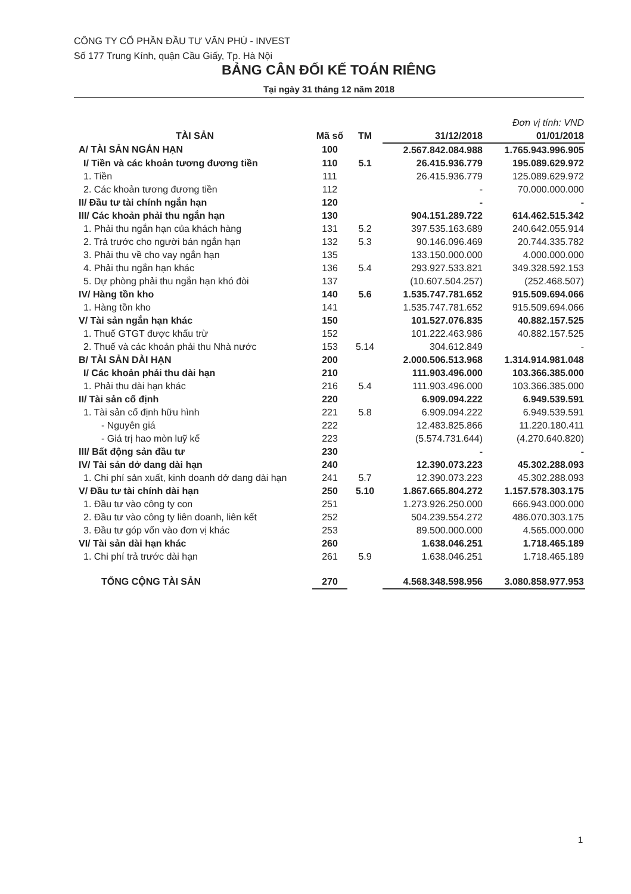CÔNG TY CỔ PHẦN ĐẦU TƯ VĂN PHÚ - INVEST
Số 177 Trung Kính, quận Cầu Giấy, Tp. Hà Nội
BẢNG CÂN ĐỐI KẾ TOÁN RIÊNG
Tại ngày 31 tháng 12 năm 2018
| | | | | Đơn vị tính: VND |
| TÀI SẢN | Mã số | TM | 31/12/2018 | 01/01/2018 |
| A/ TÀI SẢN NGẮN HẠN | 100 | | 2.567.842.084.988 | 1.765.943.996.905 |
| I/ Tiền và các khoản tương đương tiền | 110 | 5.1 | 26.415.936.779 | 195.089.629.972 |
| 1. Tiền | 111 | | 26.415.936.779 | 125.089.629.972 |
| 2. Các khoản tương đương tiền | 112 | | - | 70.000.000.000 |
| II/ Đầu tư tài chính ngắn hạn | 120 | | - | - |
| III/ Các khoản phải thu ngắn hạn | 130 | | 904.151.289.722 | 614.462.515.342 |
| 1. Phải thu ngắn hạn của khách hàng | 131 | 5.2 | 397.535.163.689 | 240.642.055.914 |
| 2. Trả trước cho người bán ngắn hạn | 132 | 5.3 | 90.146.096.469 | 20.744.335.782 |
| 3. Phải thu về cho vay ngắn hạn | 135 | | 133.150.000.000 | 4.000.000.000 |
| 4. Phải thu ngắn hạn khác | 136 | 5.4 | 293.927.533.821 | 349.328.592.153 |
| 5. Dự phòng phải thu ngắn hạn khó đòi | 137 | | (10.607.504.257) | (252.468.507) |
| IV/ Hàng tồn kho | 140 | 5.6 | 1.535.747.781.652 | 915.509.694.066 |
| 1. Hàng tồn kho | 141 | | 1.535.747.781.652 | 915.509.694.066 |
| V/ Tài sản ngắn hạn khác | 150 | | 101.527.076.835 | 40.882.157.525 |
| 1. Thuế GTGT được khấu trừ | 152 | | 101.222.463.986 | 40.882.157.525 |
| 2. Thuế và các khoản phải thu Nhà nước | 153 | 5.14 | 304.612.849 | - |
| B/ TÀI SẢN DÀI HẠN | 200 | | 2.000.506.513.968 | 1.314.914.981.048 |
| I/ Các khoản phải thu dài hạn | 210 | | 111.903.496.000 | 103.366.385.000 |
| 1. Phải thu dài hạn khác | 216 | 5.4 | 111.903.496.000 | 103.366.385.000 |
| II/ Tài sản cố định | 220 | | 6.909.094.222 | 6.949.539.591 |
| 1. Tài sản cố định hữu hình | 221 | 5.8 | 6.909.094.222 | 6.949.539.591 |
| - Nguyên giá | 222 | | 12.483.825.866 | 11.220.180.411 |
| - Giá trị hao mòn luỹ kế | 223 | | (5.574.731.644) | (4.270.640.820) |
| III/ Bất động sản đầu tư | 230 | | - | - |
| IV/ Tài sản dở dang dài hạn | 240 | | 12.390.073.223 | 45.302.288.093 |
| 1. Chi phí sản xuất, kinh doanh dở dang dài hạn | 241 | 5.7 | 12.390.073.223 | 45.302.288.093 |
| V/ Đầu tư tài chính dài hạn | 250 | 5.10 | 1.867.665.804.272 | 1.157.578.303.175 |
| 1. Đầu tư vào công ty con | 251 | | 1.273.926.250.000 | 666.943.000.000 |
| 2. Đầu tư vào công ty liên doanh, liên kết | 252 | | 504.239.554.272 | 486.070.303.175 |
| 3. Đầu tư góp vốn vào đơn vị khác | 253 | | 89.500.000.000 | 4.565.000.000 |
| VI/ Tài sản dài hạn khác | 260 | | 1.638.046.251 | 1.718.465.189 |
| 1. Chi phí trả trước dài hạn | 261 | 5.9 | 1.638.046.251 | 1.718.465.189 |
| TỔNG CỘNG TÀI SẢN | 270 | | 4.568.348.598.956 | 3.080.858.977.953 |
1